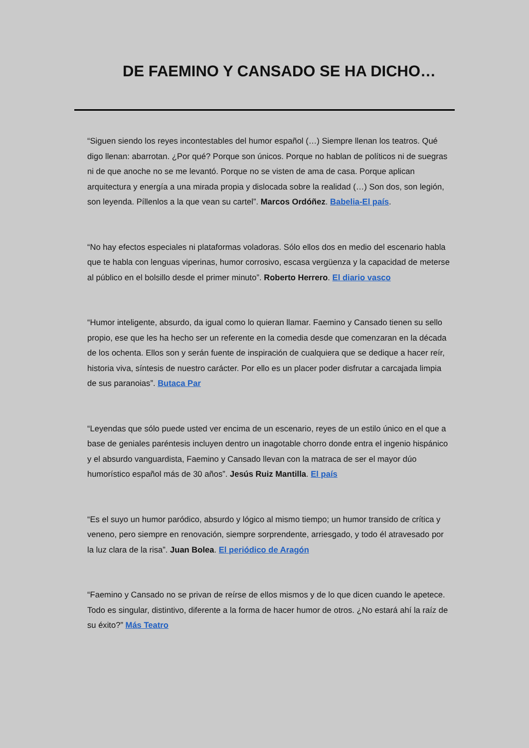DE FAEMINO Y CANSADO SE HA DICHO…
“Siguen siendo los reyes incontestables del humor español (…) Siempre llenan los teatros. Qué digo llenan: abarrotan. ¿Por qué? Porque son únicos. Porque no hablan de políticos ni de suegras ni de que anoche no se me levantó. Porque no se visten de ama de casa. Porque aplican arquitectura y energía a una mirada propia y dislocada sobre la realidad (…) Son dos, son legión, son leyenda. Píllenlos a la que vean su cartel”. Marcos Ordóñez. Babelia-El país.
“No hay efectos especiales ni plataformas voladoras. Sólo ellos dos en medio del escenario habla que te habla con lenguas viperinas, humor corrosivo, escasa vergüenza y la capacidad de meterse al público en el bolsillo desde el primer minuto”. Roberto Herrero. El diario vasco
“Humor inteligente, absurdo, da igual como lo quieran llamar. Faemino y Cansado tienen su sello propio, ese que les ha hecho ser un referente en la comedia desde que comenzaran en la década de los ochenta. Ellos son y serán fuente de inspiración de cualquiera que se dedique a hacer reír, historia viva, síntesis de nuestro carácter. Por ello es un placer poder disfrutar a carcajada limpia de sus paranoias”. Butaca Par
“Leyendas que sólo puede usted ver encima de un escenario, reyes de un estilo único en el que a base de geniales paréntesis incluyen dentro un inagotable chorro donde entra el ingenio hispánico y el absurdo vanguardista, Faemino y Cansado llevan con la matraca de ser el mayor dúo humorístico español más de 30 años”. Jesús Ruiz Mantilla. El país
“Es el suyo un humor paródico, absurdo y lógico al mismo tiempo; un humor transido de crítica y veneno, pero siempre en renovación, siempre sorprendente, arriesgado, y todo él atravesado por la luz clara de la risa”. Juan Bolea. El periódico de Aragón
“Faemino y Cansado no se privan de reírse de ellos mismos y de lo que dicen cuando le apetece. Todo es singular, distintivo, diferente a la forma de hacer humor de otros. ¿No estará ahí la raíz de su éxito?” Más Teatro